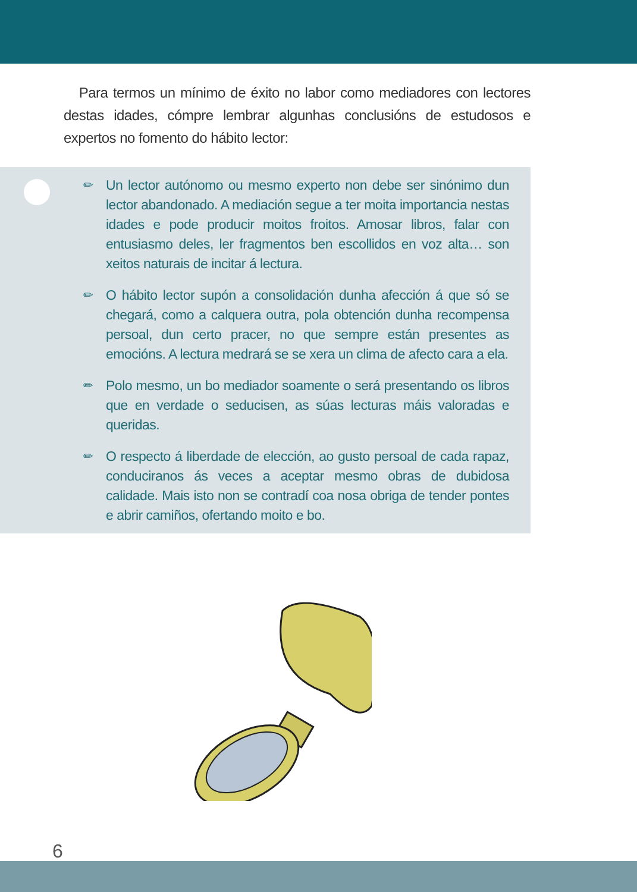Para termos un mínimo de éxito no labor como mediadores con lectores destas idades, cómpre lembrar algunhas conclusións de estudosos e expertos no fomento do hábito lector:
✏ Un lector autónomo ou mesmo experto non debe ser sinónimo dun lector abandonado. A mediación segue a ter moita importancia nestas idades e pode producir moitos froitos. Amosar libros, falar con entusiasmo deles, ler fragmentos ben escollidos en voz alta… son xeitos naturais de incitar á lectura.
✏ O hábito lector supón a consolidación dunha afección á que só se chegará, como a calquera outra, pola obtención dunha recompensa persoal, dun certo pracer, no que sempre están presentes as emocións. A lectura medrará se se xera un clima de afecto cara a ela.
✏ Polo mesmo, un bo mediador soamente o será presentando os libros que en verdade o seducisen, as súas lecturas máis valoradas e queridas.
✏ O respecto á liberdade de elección, ao gusto persoal de cada rapaz, conduciranos ás veces a aceptar mesmo obras de dubidosa calidade. Mais isto non se contradí coa nosa obriga de tender pontes e abrir camiños, ofertando moito e bo.
6